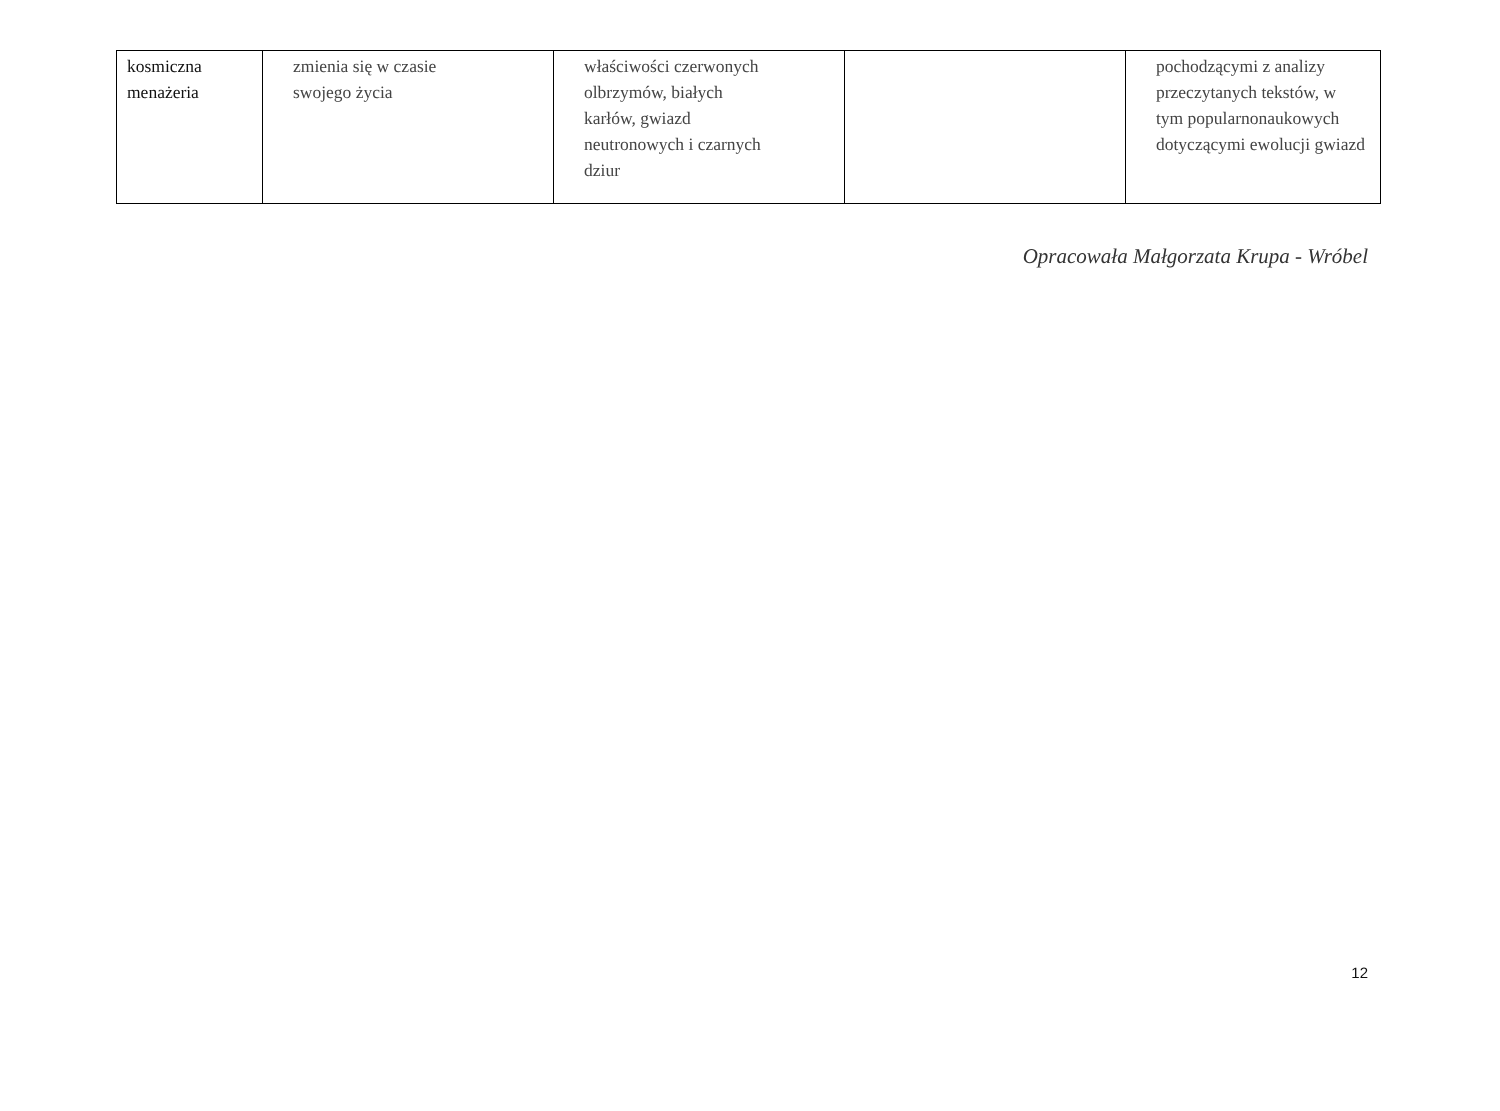| kosmiczna menażeria | zmienia się w czasie swojego życia | właściwości czerwonych olbrzymów, białych karłów, gwiazd neutronowych i czarnych dziur | | pochodzącymi z analizy przeczytanych tekstów, w tym popularnonaukowych dotyczącymi ewolucji gwiazd |
Opracowała Małgorzata Krupa - Wróbel
12